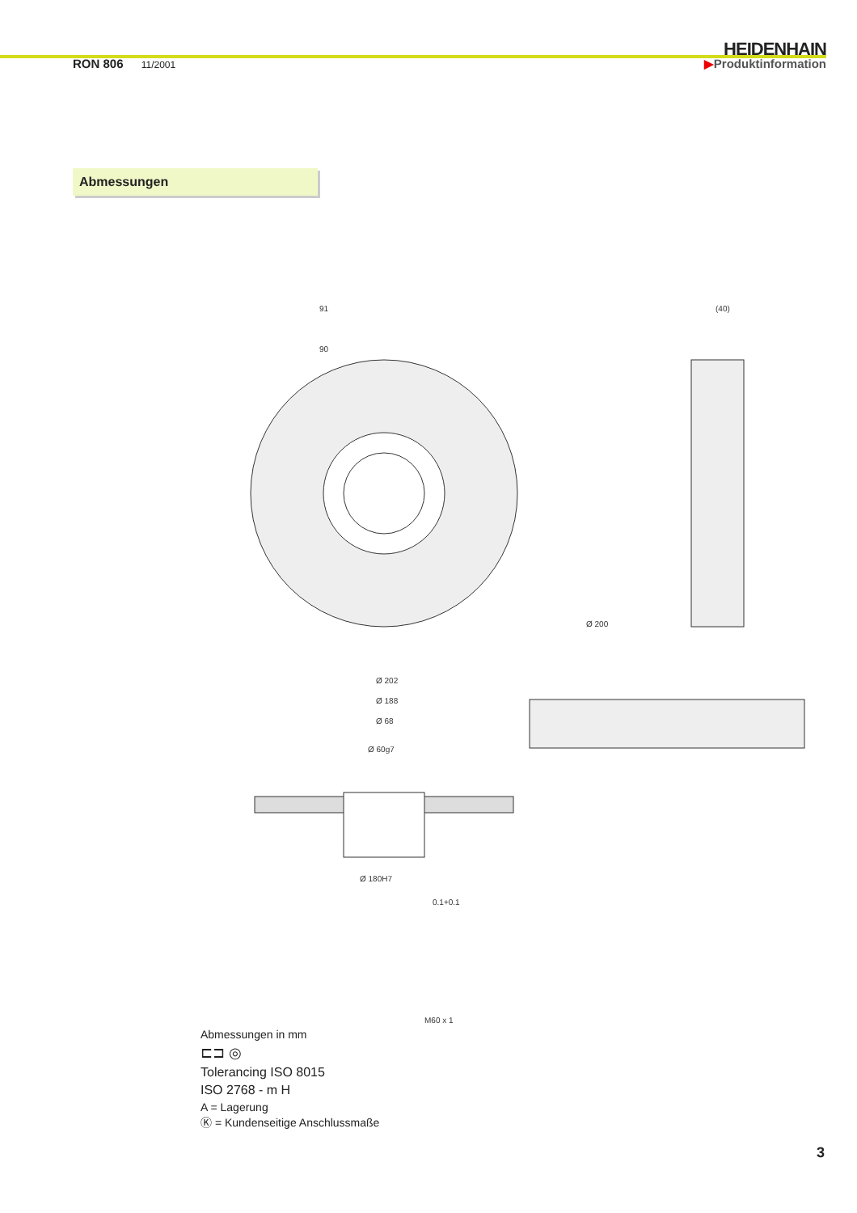HEIDENHAIN
RON 806 11/2001
▶Produktinformation
Abmessungen
91
90
Ø 200
(40)
Ø 202
Ø 188
Ø 68
Ø 60g7
Ø 180H7
0.1+0.1
M60 x 1
Abmessungen in mm
⊏⊐ ◎
Tolerancing ISO 8015
ISO 2768 - m H
A = Lagerung
Ⓚ = Kundenseitige Anschlussmaße
3